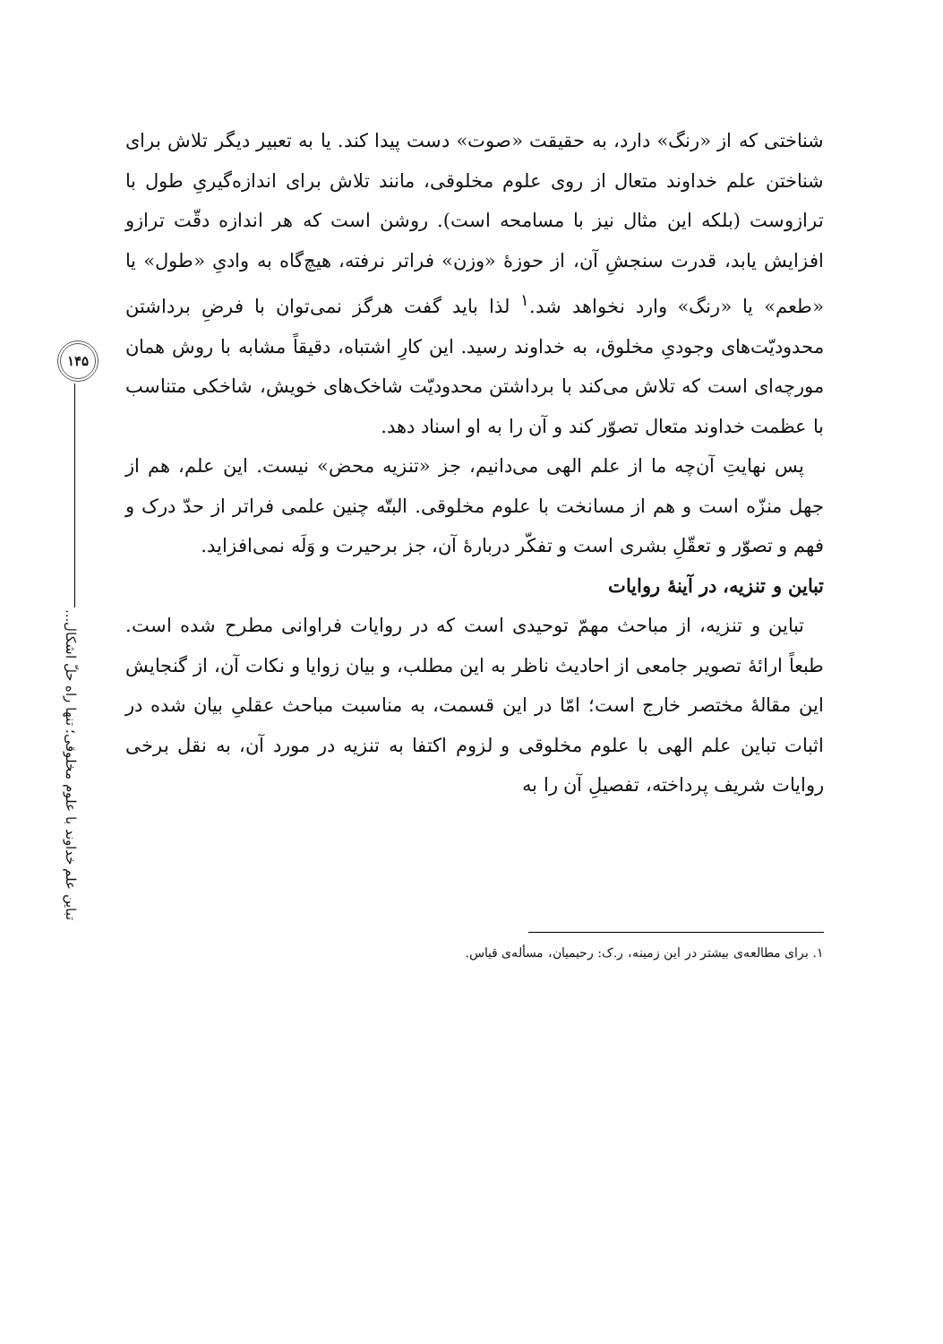۱۴۵
تباین علم خداوند با علوم مخلوقی؛ تنها راه حلّ اشکال...
شناختی که از «رنگ» دارد، به حقیقت «صوت» دست پیدا کند. یا به تعبیر دیگر تلاش برای شناختن علم خداوند متعال از روی علوم مخلوقی، مانند تلاش برای اندازه‌گیریِ طول با ترازوست (بلکه این مثال نیز با مسامحه است). روشن است که هر اندازه دقّت ترازو افزایش یابد، قدرت سنجشِ آن، از حوزهٔ «وزن» فراتر نرفته، هیچ‌گاه به وادیِ «طول» یا «طعم» یا «رنگ» وارد نخواهد شد.<sup>۱</sup> لذا باید گفت هرگز نمی‌توان با فرضِ برداشتن محدودیّت‌های وجودیِ مخلوق، به خداوند رسید. این کارِ اشتباه، دقیقاً مشابه با روش همان مورچه‌ای است که تلاش می‌کند با برداشتن محدودیّت شاخک‌های خویش، شاخکی متناسب با عظمت خداوند متعال تصوّر کند و آن را به او اسناد دهد.
پس نهایتِ آن‌چه ما از علم الهی می‌دانیم، جز «تنزیه محض» نیست. این علم، هم از جهل منزّه است و هم از مسانخت با علوم مخلوقی. البتّه چنین علمی فراتر از حدّ درک و فهم و تصوّر و تعقّلِ بشری است و تفکّر دربارهٔ آن، جز برحیرت و وَلَه نمی‌افزاید.
تباین و تنزیه، در آینهٔ روایات
تباین و تنزیه، از مباحث مهمّ توحیدی است که در روایات فراوانی مطرح شده است. طبعاً ارائهٔ تصویر جامعی از احادیث ناظر به این مطلب، و بیان زوایا و نکات آن، از گنجایش این مقالهٔ مختصر خارج است؛ امّا در این قسمت، به مناسبت مباحث عقلیِ بیان شده در اثبات تباین علم الهی با علوم مخلوقی و لزوم اکتفا به تنزیه در مورد آن، به نقل برخی روایات شریف پرداخته، تفصیلِ آن را به
۱. برای مطالعه‌ی بیشتر در این زمینه، ر.ک: رحیمیان، مسأله‌ی قیاس.